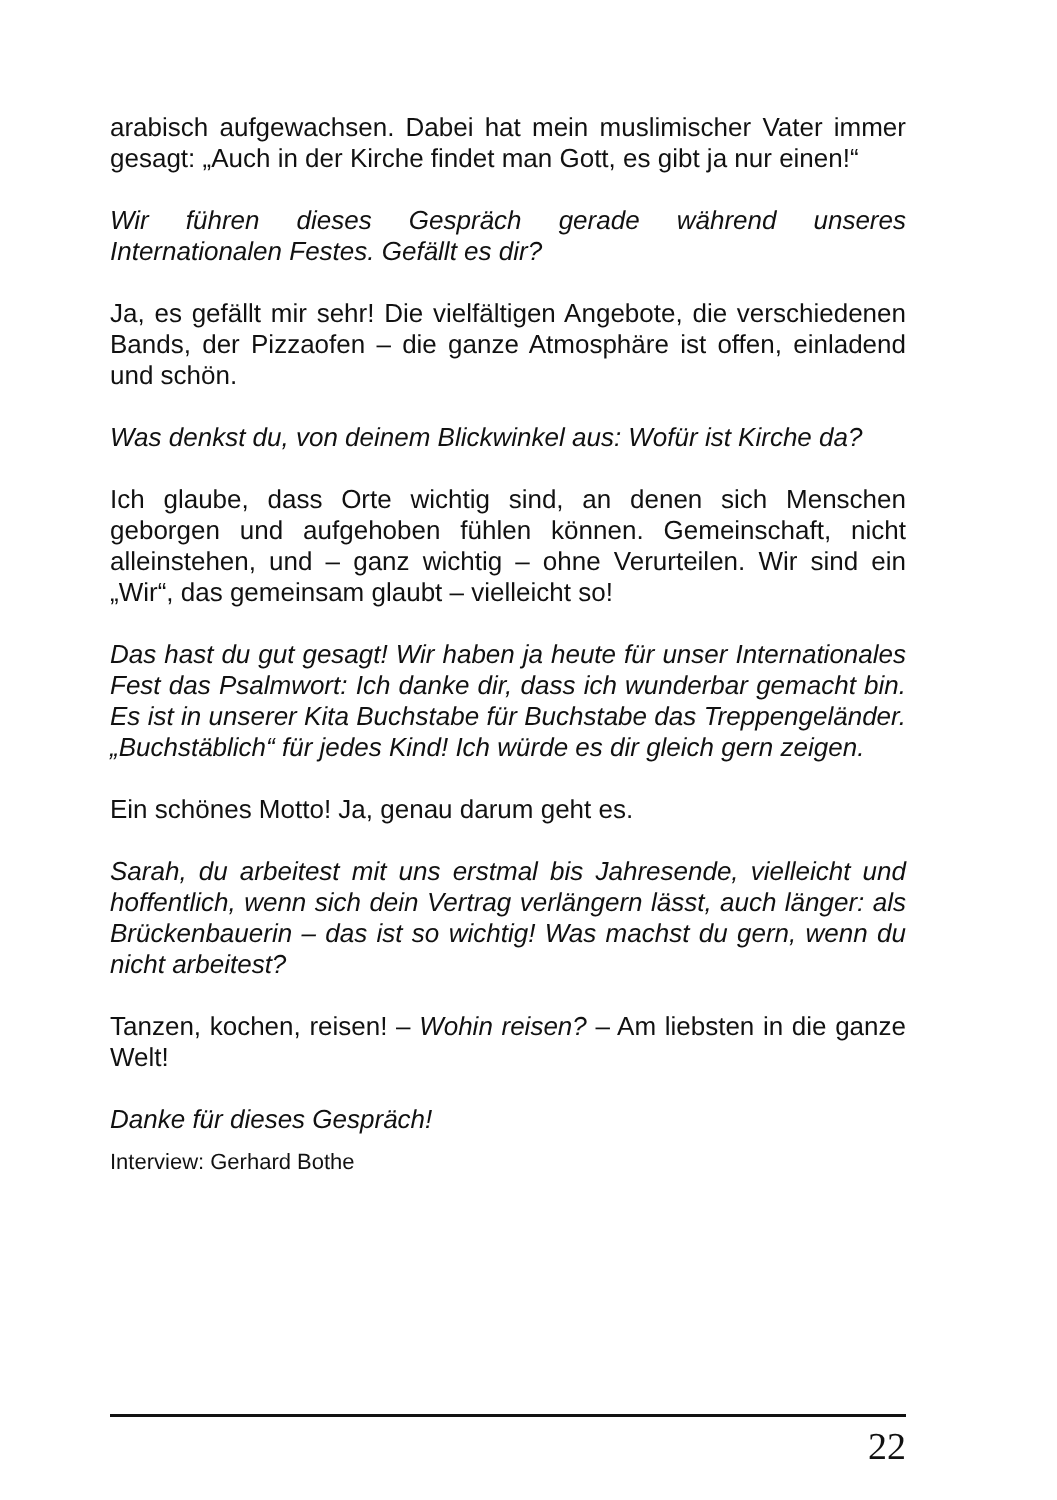arabisch aufgewachsen. Dabei hat mein muslimischer Vater immer gesagt: „Auch in der Kirche findet man Gott, es gibt ja nur einen!“
Wir führen dieses Gespräch gerade während unseres Internationalen Festes. Gefällt es dir?
Ja, es gefällt mir sehr! Die vielfältigen Angebote, die verschiedenen Bands, der Pizzaofen – die ganze Atmosphäre ist offen, einladend und schön.
Was denkst du, von deinem Blickwinkel aus: Wofür ist Kirche da?
Ich glaube, dass Orte wichtig sind, an denen sich Menschen geborgen und aufgehoben fühlen können. Gemeinschaft, nicht alleinstehen, und – ganz wichtig – ohne Verurteilen. Wir sind ein „Wir“, das gemeinsam glaubt – vielleicht so!
Das hast du gut gesagt! Wir haben ja heute für unser Internationales Fest das Psalmwort: Ich danke dir, dass ich wunderbar gemacht bin. Es ist in unserer Kita Buchstabe für Buchstabe das Treppengeländer. „Buchstäblich“ für jedes Kind! Ich würde es dir gleich gern zeigen.
Ein schönes Motto! Ja, genau darum geht es.
Sarah, du arbeitest mit uns erstmal bis Jahresende, vielleicht und hoffentlich, wenn sich dein Vertrag verlängern lässt, auch länger: als Brückenbauerin – das ist so wichtig! Was machst du gern, wenn du nicht arbeitest?
Tanzen, kochen, reisen! – Wohin reisen? – Am liebsten in die ganze Welt!
Danke für dieses Gespräch!
Interview: Gerhard Bothe
22